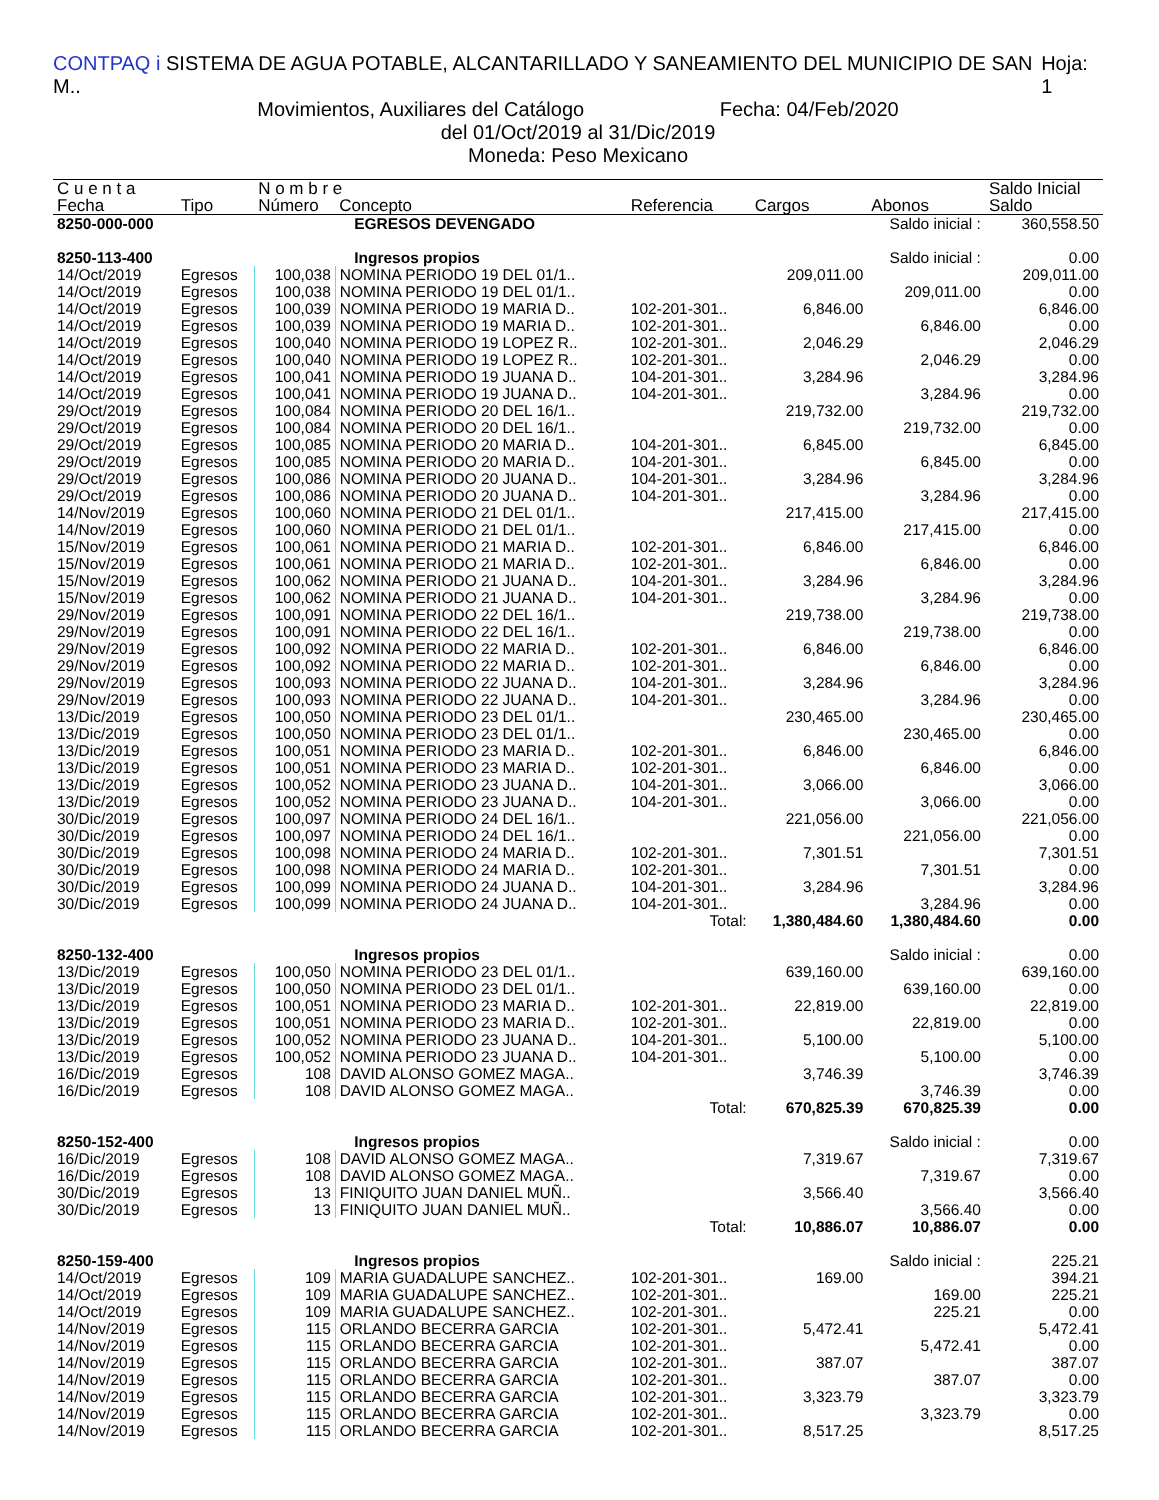CONTPAQ i SISTEMA DE AGUA POTABLE, ALCANTARILLADO Y SANEAMIENTO DEL MUNICIPIO DE SAN M.. Hoja: 1
Movimientos, Auxiliares del Catálogo Fecha: 04/Feb/2020
del 01/Oct/2019 al 31/Dic/2019
Moneda: Peso Mexicano
| C u e n t a | | N o m b r e | | | | | Saldo Inicial |
| --- | --- | --- | --- | --- | --- | --- | --- |
| Fecha | Tipo | Número | Concepto | Referencia | Cargos | Abonos | Saldo |
| 8250-000-000 | | EGRESOS DEVENGADO | | | | Saldo inicial : | 360,558.50 |
| 8250-113-400 | | Ingresos propios | | | | Saldo inicial : | 0.00 |
| 14/Oct/2019 | Egresos | 100,038 | NOMINA PERIODO 19 DEL 01/1.. | | 209,011.00 | | 209,011.00 |
| 14/Oct/2019 | Egresos | 100,038 | NOMINA PERIODO 19 DEL 01/1.. | | | 209,011.00 | 0.00 |
| 14/Oct/2019 | Egresos | 100,039 | NOMINA PERIODO 19 MARIA D.. | 102-201-301.. | 6,846.00 | | 6,846.00 |
| 14/Oct/2019 | Egresos | 100,039 | NOMINA PERIODO 19 MARIA D.. | 102-201-301.. | | 6,846.00 | 0.00 |
| 14/Oct/2019 | Egresos | 100,040 | NOMINA PERIODO 19 LOPEZ R.. | 102-201-301.. | 2,046.29 | | 2,046.29 |
| 14/Oct/2019 | Egresos | 100,040 | NOMINA PERIODO 19 LOPEZ R.. | 102-201-301.. | | 2,046.29 | 0.00 |
| 14/Oct/2019 | Egresos | 100,041 | NOMINA PERIODO 19 JUANA D.. | 104-201-301.. | 3,284.96 | | 3,284.96 |
| 14/Oct/2019 | Egresos | 100,041 | NOMINA PERIODO 19 JUANA D.. | 104-201-301.. | | 3,284.96 | 0.00 |
| 29/Oct/2019 | Egresos | 100,084 | NOMINA PERIODO 20 DEL 16/1.. | | 219,732.00 | | 219,732.00 |
| 29/Oct/2019 | Egresos | 100,084 | NOMINA PERIODO 20 DEL 16/1.. | | | 219,732.00 | 0.00 |
| 29/Oct/2019 | Egresos | 100,085 | NOMINA PERIODO 20 MARIA D.. | 104-201-301.. | 6,845.00 | | 6,845.00 |
| 29/Oct/2019 | Egresos | 100,085 | NOMINA PERIODO 20 MARIA D.. | 104-201-301.. | | 6,845.00 | 0.00 |
| 29/Oct/2019 | Egresos | 100,086 | NOMINA PERIODO 20 JUANA D.. | 104-201-301.. | 3,284.96 | | 3,284.96 |
| 29/Oct/2019 | Egresos | 100,086 | NOMINA PERIODO 20 JUANA D.. | 104-201-301.. | | 3,284.96 | 0.00 |
| 14/Nov/2019 | Egresos | 100,060 | NOMINA PERIODO 21 DEL 01/1.. | | 217,415.00 | | 217,415.00 |
| 14/Nov/2019 | Egresos | 100,060 | NOMINA PERIODO 21 DEL 01/1.. | | | 217,415.00 | 0.00 |
| 15/Nov/2019 | Egresos | 100,061 | NOMINA PERIODO 21 MARIA D.. | 102-201-301.. | 6,846.00 | | 6,846.00 |
| 15/Nov/2019 | Egresos | 100,061 | NOMINA PERIODO 21 MARIA D.. | 102-201-301.. | | 6,846.00 | 0.00 |
| 15/Nov/2019 | Egresos | 100,062 | NOMINA PERIODO 21 JUANA D.. | 104-201-301.. | 3,284.96 | | 3,284.96 |
| 15/Nov/2019 | Egresos | 100,062 | NOMINA PERIODO 21 JUANA D.. | 104-201-301.. | | 3,284.96 | 0.00 |
| 29/Nov/2019 | Egresos | 100,091 | NOMINA PERIODO 22 DEL 16/1.. | | 219,738.00 | | 219,738.00 |
| 29/Nov/2019 | Egresos | 100,091 | NOMINA PERIODO 22 DEL 16/1.. | | | 219,738.00 | 0.00 |
| 29/Nov/2019 | Egresos | 100,092 | NOMINA PERIODO 22 MARIA D.. | 102-201-301.. | 6,846.00 | | 6,846.00 |
| 29/Nov/2019 | Egresos | 100,092 | NOMINA PERIODO 22 MARIA D.. | 102-201-301.. | | 6,846.00 | 0.00 |
| 29/Nov/2019 | Egresos | 100,093 | NOMINA PERIODO 22 JUANA D.. | 104-201-301.. | 3,284.96 | | 3,284.96 |
| 29/Nov/2019 | Egresos | 100,093 | NOMINA PERIODO 22 JUANA D.. | 104-201-301.. | | 3,284.96 | 0.00 |
| 13/Dic/2019 | Egresos | 100,050 | NOMINA PERIODO 23 DEL 01/1.. | | 230,465.00 | | 230,465.00 |
| 13/Dic/2019 | Egresos | 100,050 | NOMINA PERIODO 23 DEL 01/1.. | | | 230,465.00 | 0.00 |
| 13/Dic/2019 | Egresos | 100,051 | NOMINA PERIODO 23 MARIA D.. | 102-201-301.. | 6,846.00 | | 6,846.00 |
| 13/Dic/2019 | Egresos | 100,051 | NOMINA PERIODO 23 MARIA D.. | 102-201-301.. | | 6,846.00 | 0.00 |
| 13/Dic/2019 | Egresos | 100,052 | NOMINA PERIODO 23 JUANA D.. | 104-201-301.. | 3,066.00 | | 3,066.00 |
| 13/Dic/2019 | Egresos | 100,052 | NOMINA PERIODO 23 JUANA D.. | 104-201-301.. | | 3,066.00 | 0.00 |
| 30/Dic/2019 | Egresos | 100,097 | NOMINA PERIODO 24 DEL 16/1.. | | 221,056.00 | | 221,056.00 |
| 30/Dic/2019 | Egresos | 100,097 | NOMINA PERIODO 24 DEL 16/1.. | | | 221,056.00 | 0.00 |
| 30/Dic/2019 | Egresos | 100,098 | NOMINA PERIODO 24 MARIA D.. | 102-201-301.. | 7,301.51 | | 7,301.51 |
| 30/Dic/2019 | Egresos | 100,098 | NOMINA PERIODO 24 MARIA D.. | 102-201-301.. | | 7,301.51 | 0.00 |
| 30/Dic/2019 | Egresos | 100,099 | NOMINA PERIODO 24 JUANA D.. | 104-201-301.. | 3,284.96 | | 3,284.96 |
| 30/Dic/2019 | Egresos | 100,099 | NOMINA PERIODO 24 JUANA D.. | 104-201-301.. | | 3,284.96 | 0.00 |
| | | | | Total: | 1,380,484.60 | 1,380,484.60 | 0.00 |
| 8250-132-400 | | Ingresos propios | | | | Saldo inicial : | 0.00 |
| 13/Dic/2019 | Egresos | 100,050 | NOMINA PERIODO 23 DEL 01/1.. | | 639,160.00 | | 639,160.00 |
| 13/Dic/2019 | Egresos | 100,050 | NOMINA PERIODO 23 DEL 01/1.. | | | 639,160.00 | 0.00 |
| 13/Dic/2019 | Egresos | 100,051 | NOMINA PERIODO 23 MARIA D.. | 102-201-301.. | 22,819.00 | | 22,819.00 |
| 13/Dic/2019 | Egresos | 100,051 | NOMINA PERIODO 23 MARIA D.. | 102-201-301.. | | 22,819.00 | 0.00 |
| 13/Dic/2019 | Egresos | 100,052 | NOMINA PERIODO 23 JUANA D.. | 104-201-301.. | 5,100.00 | | 5,100.00 |
| 13/Dic/2019 | Egresos | 100,052 | NOMINA PERIODO 23 JUANA D.. | 104-201-301.. | | 5,100.00 | 0.00 |
| 16/Dic/2019 | Egresos | 108 | DAVID ALONSO GOMEZ MAGA.. | | 3,746.39 | | 3,746.39 |
| 16/Dic/2019 | Egresos | 108 | DAVID ALONSO GOMEZ MAGA.. | | | 3,746.39 | 0.00 |
| | | | | Total: | 670,825.39 | 670,825.39 | 0.00 |
| 8250-152-400 | | Ingresos propios | | | | Saldo inicial : | 0.00 |
| 16/Dic/2019 | Egresos | 108 | DAVID ALONSO GOMEZ MAGA.. | | 7,319.67 | | 7,319.67 |
| 16/Dic/2019 | Egresos | 108 | DAVID ALONSO GOMEZ MAGA.. | | | 7,319.67 | 0.00 |
| 30/Dic/2019 | Egresos | 13 | FINIQUITO JUAN DANIEL MUÑ.. | | 3,566.40 | | 3,566.40 |
| 30/Dic/2019 | Egresos | 13 | FINIQUITO JUAN DANIEL MUÑ.. | | | 3,566.40 | 0.00 |
| | | | | Total: | 10,886.07 | 10,886.07 | 0.00 |
| 8250-159-400 | | Ingresos propios | | | | Saldo inicial : | 225.21 |
| 14/Oct/2019 | Egresos | 109 | MARIA GUADALUPE SANCHEZ.. | 102-201-301.. | 169.00 | | 394.21 |
| 14/Oct/2019 | Egresos | 109 | MARIA GUADALUPE SANCHEZ.. | 102-201-301.. | | 169.00 | 225.21 |
| 14/Oct/2019 | Egresos | 109 | MARIA GUADALUPE SANCHEZ.. | 102-201-301.. | | 225.21 | 0.00 |
| 14/Nov/2019 | Egresos | 115 | ORLANDO BECERRA GARCIA | 102-201-301.. | 5,472.41 | | 5,472.41 |
| 14/Nov/2019 | Egresos | 115 | ORLANDO BECERRA GARCIA | 102-201-301.. | | 5,472.41 | 0.00 |
| 14/Nov/2019 | Egresos | 115 | ORLANDO BECERRA GARCIA | 102-201-301.. | 387.07 | | 387.07 |
| 14/Nov/2019 | Egresos | 115 | ORLANDO BECERRA GARCIA | 102-201-301.. | | 387.07 | 0.00 |
| 14/Nov/2019 | Egresos | 115 | ORLANDO BECERRA GARCIA | 102-201-301.. | 3,323.79 | | 3,323.79 |
| 14/Nov/2019 | Egresos | 115 | ORLANDO BECERRA GARCIA | 102-201-301.. | | 3,323.79 | 0.00 |
| 14/Nov/2019 | Egresos | 115 | ORLANDO BECERRA GARCIA | 102-201-301.. | 8,517.25 | | 8,517.25 |